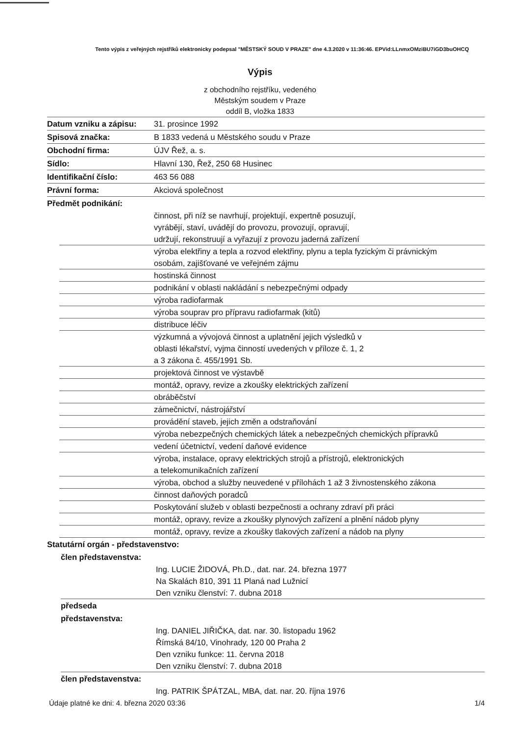Tento výpis z veřejných rejstříků elektronicky podepsal "MĚSTSKÝ SOUD V PRAZE" dne 4.3.2020 v 11:36:46. EPVid:LLnmxOMziBU7iGD3buOHCQ
Výpis
z obchodního rejstříku, vedeného
Městským soudem v Praze
oddíl B, vložka 1833
Datum vzniku a zápisu: 31. prosince 1992
Spisová značka: B 1833 vedená u Městského soudu v Praze
Obchodní firma: ÚJV Řež, a. s.
Sídlo: Hlavní 130, Řež, 250 68 Husinec
Identifikační číslo: 463 56 088
Právní forma: Akciová společnost
Předmět podnikání:
činnost, při níž se navrhují, projektují, expertně posuzují,
vyrábějí, staví, uvádějí do provozu, provozují, opravují,
udržují, rekonstruují a vyřazují z provozu jaderná zařízení
výroba elektřiny a tepla a rozvod elektřiny, plynu a tepla fyzickým či právnickým
osobám, zajišťované ve veřejném zájmu
hostinská činnost
podnikání v oblasti nakládání s nebezpečnými odpady
výroba radiofarmak
výroba souprav pro přípravu radiofarmak (kitů)
distribuce léčiv
výzkumná a vývojová činnost a uplatnění jejich výsledků v
oblasti lékařství, vyjma činností uvedených v příloze č. 1, 2
a 3 zákona č. 455/1991 Sb.
projektová činnost ve výstavbě
montáž, opravy, revize a zkoušky elektrických zařízení
obráběčství
zámečnictví, nástrojářství
provádění staveb, jejich změn a odstraňování
výroba nebezpečných chemických látek a nebezpečných chemických přípravků
vedení účetnictví, vedení daňové evidence
výroba, instalace, opravy elektrických strojů a přístrojů, elektronických
a telekomunikačních zařízení
výroba, obchod a služby neuvedené v přílohách 1 až 3 živnostenského zákona
činnost daňových poradců
Poskytování služeb v oblasti bezpečnosti a ochrany zdraví při práci
montáž, opravy, revize a zkoušky plynových zařízení a plnění nádob plyny
montáž, opravy, revize a zkoušky tlakových zařízení a nádob na plyny
Statutární orgán - představenstvo:
člen představenstva:
Ing. LUCIE ŽIDOVÁ, Ph.D., dat. nar. 24. března 1977
Na Skalách 810, 391 11 Planá nad Lužnicí
Den vzniku členství: 7. dubna 2018
předseda
představenstva:
Ing. DANIEL JIŘIČKA, dat. nar. 30. listopadu 1962
Římská 84/10, Vinohrady, 120 00 Praha 2
Den vzniku funkce: 11. června 2018
Den vzniku členství: 7. dubna 2018
člen představenstva:
Ing. PATRIK ŠPÁTZAL, MBA, dat. nar. 20. října 1976
Údaje platné ke dni: 4. března 2020 03:36 1/4